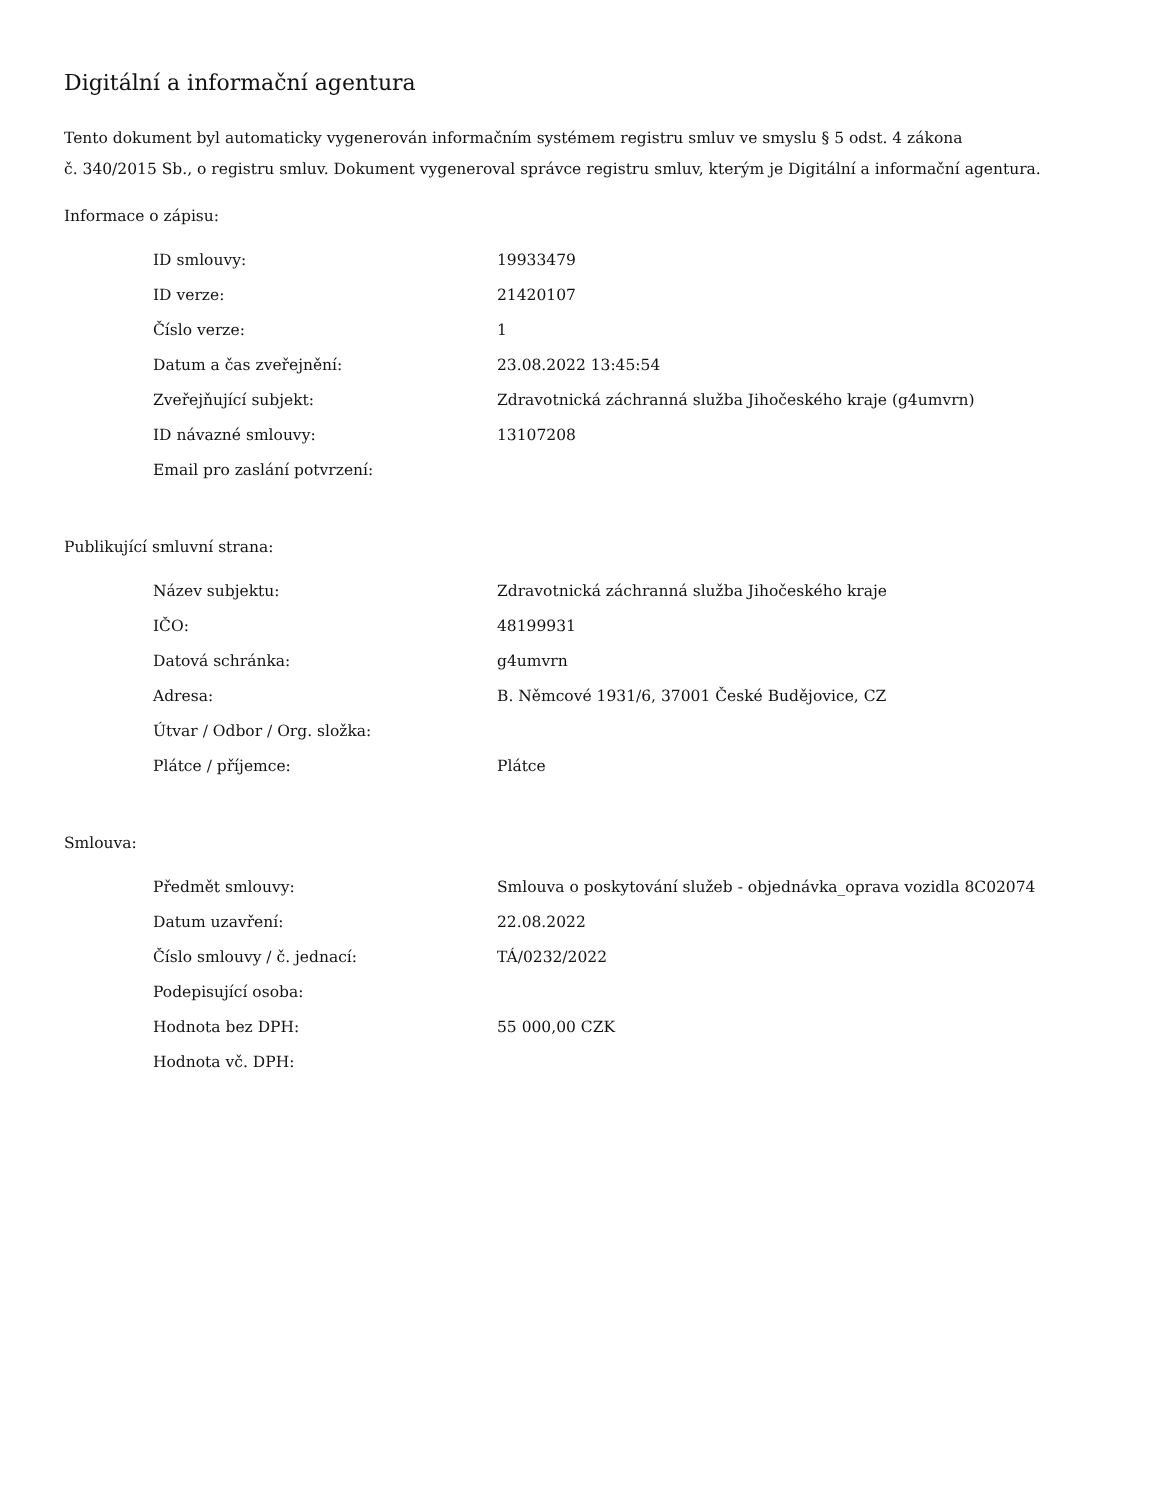Digitální a informační agentura
Tento dokument byl automaticky vygenerován informačním systémem registru smluv ve smyslu § 5 odst. 4 zákona
č. 340/2015 Sb., o registru smluv. Dokument vygeneroval správce registru smluv, kterým je Digitální a informační agentura.
Informace o zápisu:
| ID smlouvy: | 19933479 |
| ID verze: | 21420107 |
| Číslo verze: | 1 |
| Datum a čas zveřejnění: | 23.08.2022 13:45:54 |
| Zveřejňující subjekt: | Zdravotnická záchranná služba Jihočeského kraje (g4umvrn) |
| ID návazné smlouvy: | 13107208 |
| Email pro zaslání potvrzení: | |
Publikující smluvní strana:
| Název subjektu: | Zdravotnická záchranná služba Jihočeského kraje |
| IČO: | 48199931 |
| Datová schránka: | g4umvrn |
| Adresa: | B. Němcové 1931/6, 37001 České Budějovice, CZ |
| Útvar / Odbor / Org. složka: | |
| Plátce / příjemce: | Plátce |
Smlouva:
| Předmět smlouvy: | Smlouva o poskytování služeb - objednávka_oprava vozidla 8C02074 |
| Datum uzavření: | 22.08.2022 |
| Číslo smlouvy / č. jednací: | TÁ/0232/2022 |
| Podepisující osoba: | |
| Hodnota bez DPH: | 55 000,00 CZK |
| Hodnota vč. DPH: | |